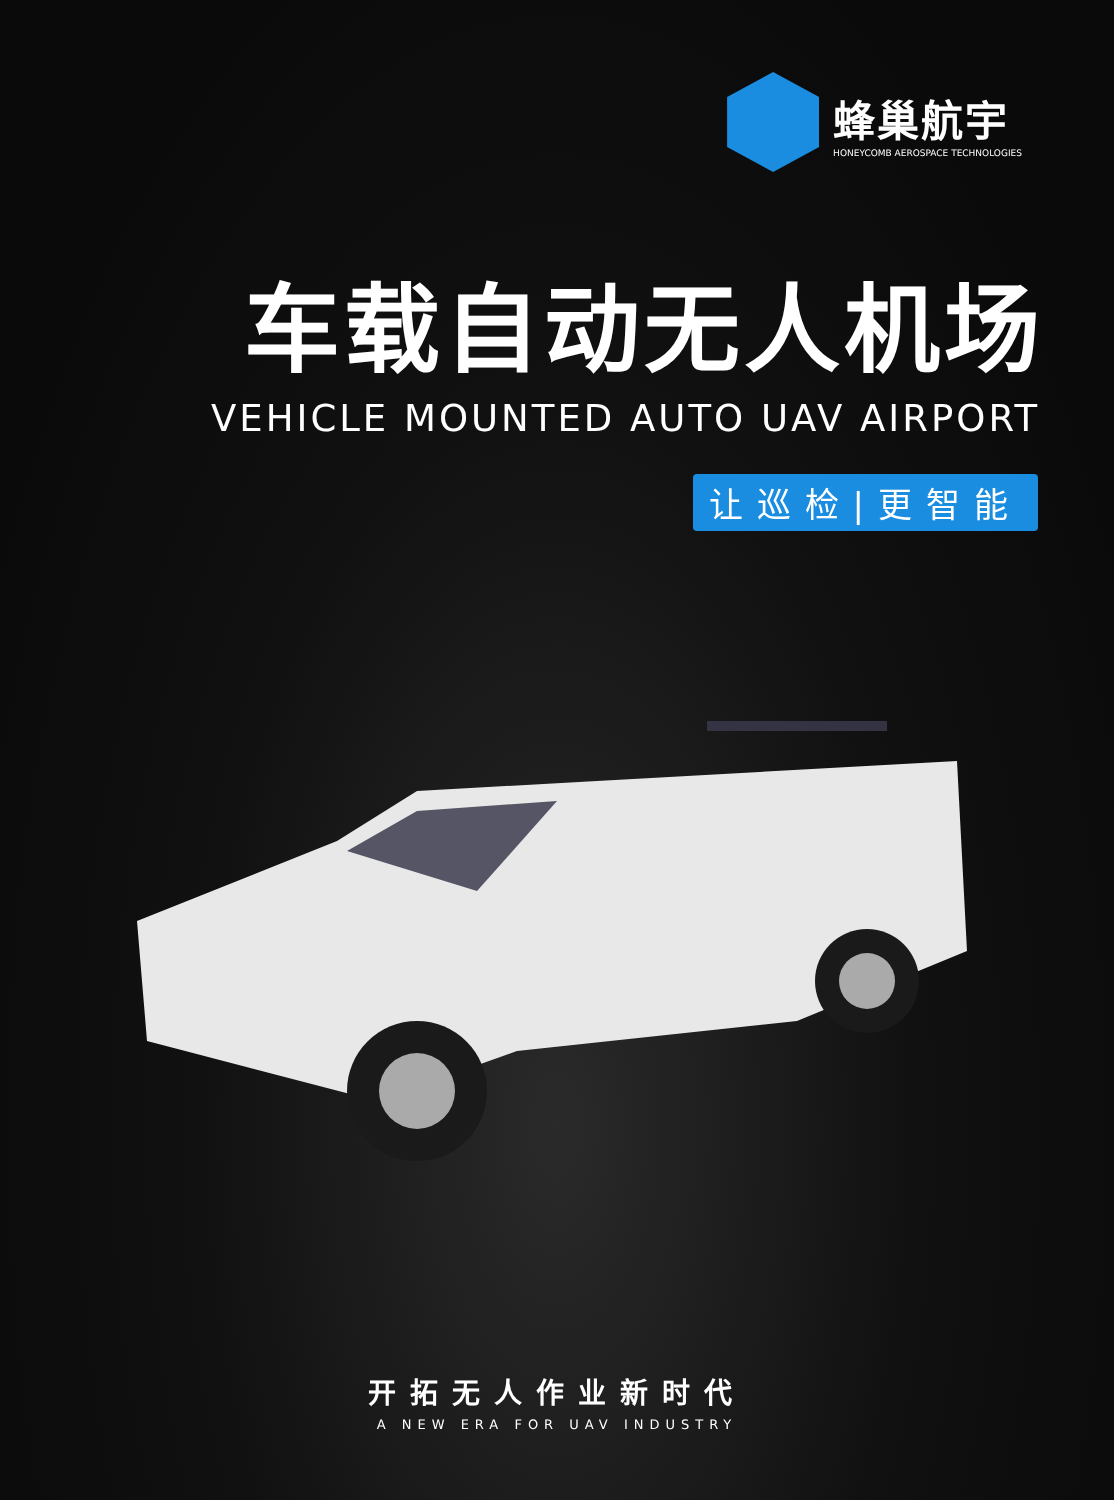蜂巢航宇
HONEYCOMB AEROSPACE TECHNOLOGIES
车载自动无人机场
VEHICLE MOUNTED AUTO UAV AIRPORT
让巡检|更智能
开拓无人作业新时代
A NEW ERA FOR UAV INDUSTRY